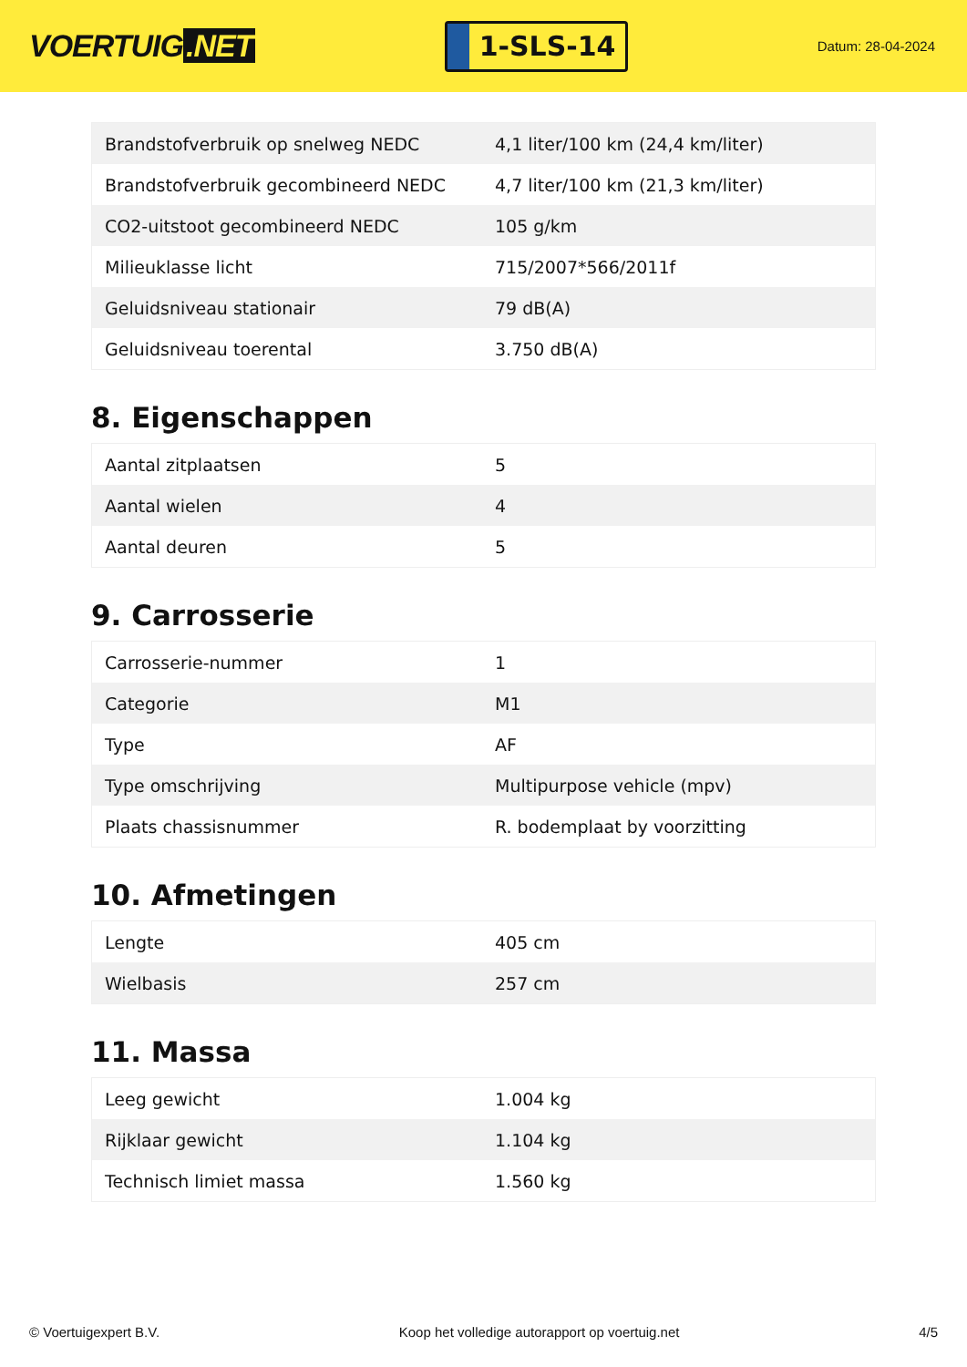VOERTUIG.NET
1-SLS-14
Datum: 28-04-2024
| Brandstofverbruik op snelweg NEDC | 4,1 liter/100 km (24,4 km/liter) |
| Brandstofverbruik gecombineerd NEDC | 4,7 liter/100 km (21,3 km/liter) |
| CO2-uitstoot gecombineerd NEDC | 105 g/km |
| Milieuklasse licht | 715/2007*566/2011f |
| Geluidsniveau stationair | 79 dB(A) |
| Geluidsniveau toerental | 3.750 dB(A) |
8. Eigenschappen
| Aantal zitplaatsen | 5 |
| Aantal wielen | 4 |
| Aantal deuren | 5 |
9. Carrosserie
| Carrosserie-nummer | 1 |
| Categorie | M1 |
| Type | AF |
| Type omschrijving | Multipurpose vehicle (mpv) |
| Plaats chassisnummer | R. bodemplaat by voorzitting |
10. Afmetingen
| Lengte | 405 cm |
| Wielbasis | 257 cm |
11. Massa
| Leeg gewicht | 1.004 kg |
| Rijklaar gewicht | 1.104 kg |
| Technisch limiet massa | 1.560 kg |
© Voertuigexpert B.V. Koop het volledige autorapport op voertuig.net 4/5